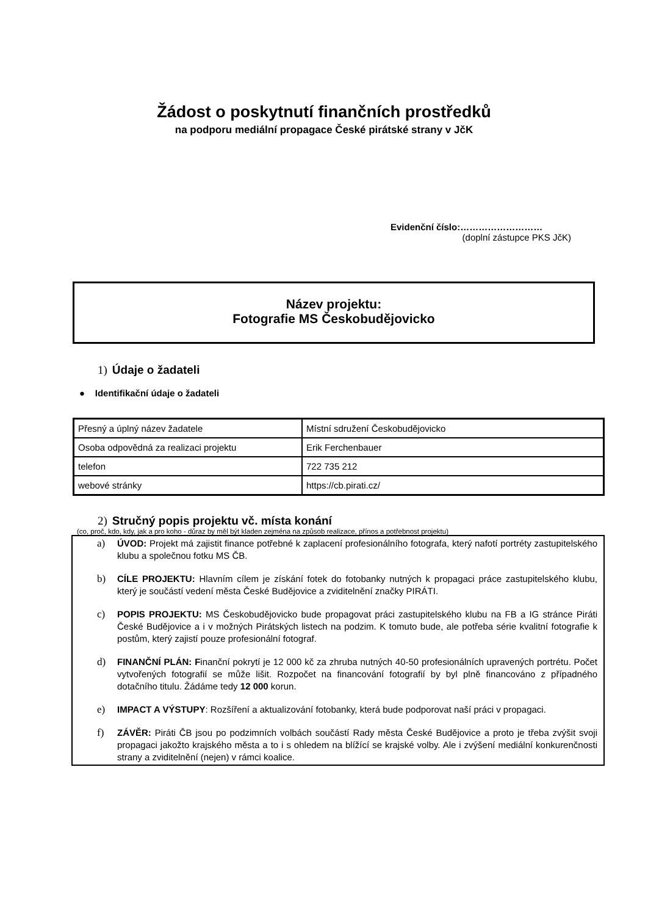Žádost o poskytnutí finančních prostředků
na podporu mediální propagace České pirátské strany v JčK
Evidenční číslo:………………………
(doplní zástupce PKS JčK)
Název projektu:
Fotografie MS Českobudějovicko
1) Údaje o žadateli
● Identifikační údaje o žadateli
| Přesný a úplný název žadatele | Místní sdružení Českobudějovicko |
| Osoba odpovědná za realizaci projektu | Erik Ferchenbauer |
| telefon | 722 735 212 |
| webové stránky | https://cb.pirati.cz/ |
2) Stručný popis projektu vč. místa konání
(co, proč, kdo, kdy, jak a pro koho - důraz by měl být kladen zejména na způsob realizace, přínos a potřebnost projektu)
a) ÚVOD: Projekt má zajistit finance potřebné k zaplacení profesionálního fotografa, který nafotí portréty zastupitelského klubu a společnou fotku MS ČB.
b) CÍLE PROJEKTU: Hlavním cílem je získání fotek do fotobanky nutných k propagaci práce zastupitelského klubu, který je součástí vedení města České Budějovice a zviditelnění značky PIRÁTI.
c) POPIS PROJEKTU: MS Českobudějovicko bude propagovat práci zastupitelského klubu na FB a IG stránce Piráti České Budějovice a i v možných Pirátských listech na podzim. K tomuto bude, ale potřeba série kvalitní fotografie k postům, který zajistí pouze profesionální fotograf.
d) FINANČNÍ PLÁN: Finanční pokrytí je 12 000 kč za zhruba nutných 40-50 profesionálních upravených portrétu. Počet vytvořených fotografií se může lišit. Rozpočet na financování fotografií by byl plně financováno z případného dotačního titulu. Žádáme tedy 12 000 korun.
e) IMPACT A VÝSTUPY: Rozšíření a aktualizování fotobanky, která bude podporovat naší práci v propagaci.
f) ZÁVĚR: Piráti ČB jsou po podzimních volbách součástí Rady města České Budějovice a proto je třeba zvýšit svoji propagaci jakožto krajského města a to i s ohledem na blížící se krajské volby. Ale i zvýšení mediální konkurenčnosti strany a zviditelnění (nejen) v rámci koalice.